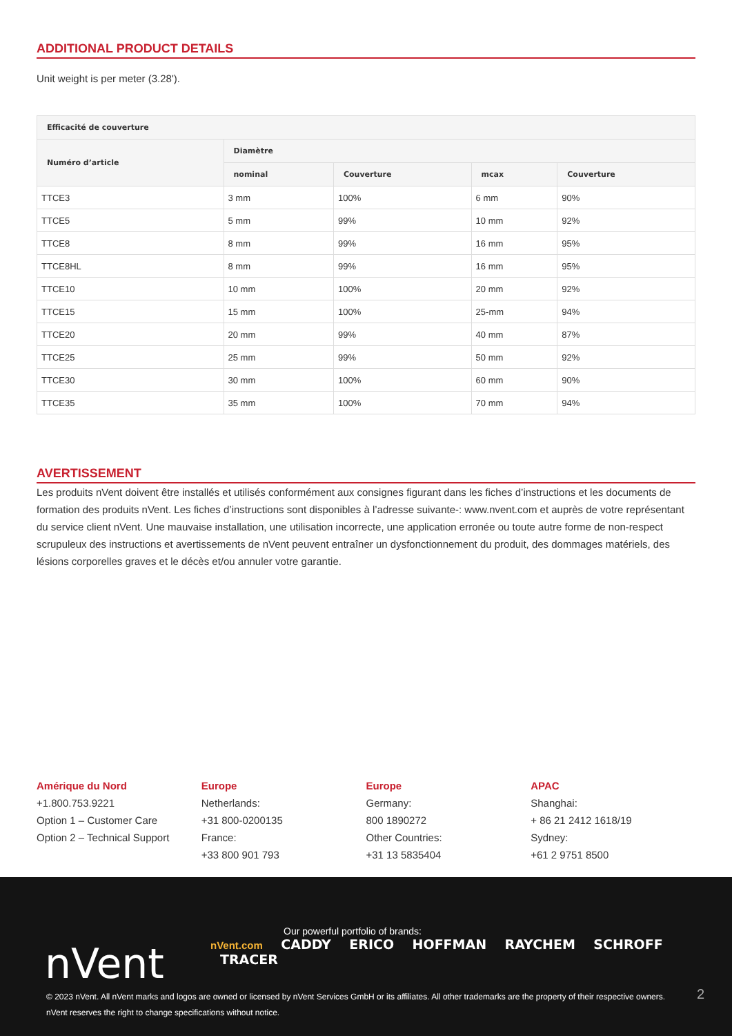ADDITIONAL PRODUCT DETAILS
Unit weight is per meter (3.28').
| Efficacité de couverture | | | | |
| --- | --- | --- | --- | --- |
| Numéro d’article | Diamètre | | | |
| | nominal | Couverture | mcax | Couverture |
| TTCE3 | 3 mm | 100% | 6 mm | 90% |
| TTCE5 | 5 mm | 99% | 10 mm | 92% |
| TTCE8 | 8 mm | 99% | 16 mm | 95% |
| TTCE8HL | 8 mm | 99% | 16 mm | 95% |
| TTCE10 | 10 mm | 100% | 20 mm | 92% |
| TTCE15 | 15 mm | 100% | 25-mm | 94% |
| TTCE20 | 20 mm | 99% | 40 mm | 87% |
| TTCE25 | 25 mm | 99% | 50 mm | 92% |
| TTCE30 | 30 mm | 100% | 60 mm | 90% |
| TTCE35 | 35 mm | 100% | 70 mm | 94% |
AVERTISSEMENT
Les produits nVent doivent être installés et utilisés conformément aux consignes figurant dans les fiches d’instructions et les documents de formation des produits nVent. Les fiches d’instructions sont disponibles à l’adresse suivante-: www.nvent.com et auprès de votre représentant du service client nVent. Une mauvaise installation, une utilisation incorrecte, une application erronée ou toute autre forme de non-respect scrupuleux des instructions et avertissements de nVent peuvent entraîner un dysfonctionnement du produit, des dommages matériels, des lésions corporelles graves et le décès et/ou annuler votre garantie.
Amérique du Nord
+1.800.753.9221
Option 1 – Customer Care
Option 2 – Technical Support
Europe
Netherlands:
+31 800-0200135
France:
+33 800 901 793
Europe
Germany:
800 1890272
Other Countries:
+31 13 5835404
APAC
Shanghai:
+ 86 21 2412 1618/19
Sydney:
+61 2 9751 8500
nVent
Our powerful portfolio of brands:
nVent.com CADDY ERICO HOFFMAN RAYCHEM SCHROFF
TRACER
© 2023 nVent. All nVent marks and logos are owned or licensed by nVent Services GmbH or its affiliates. All other trademarks are the property of their respective owners.
nVent reserves the right to change specifications without notice.
2